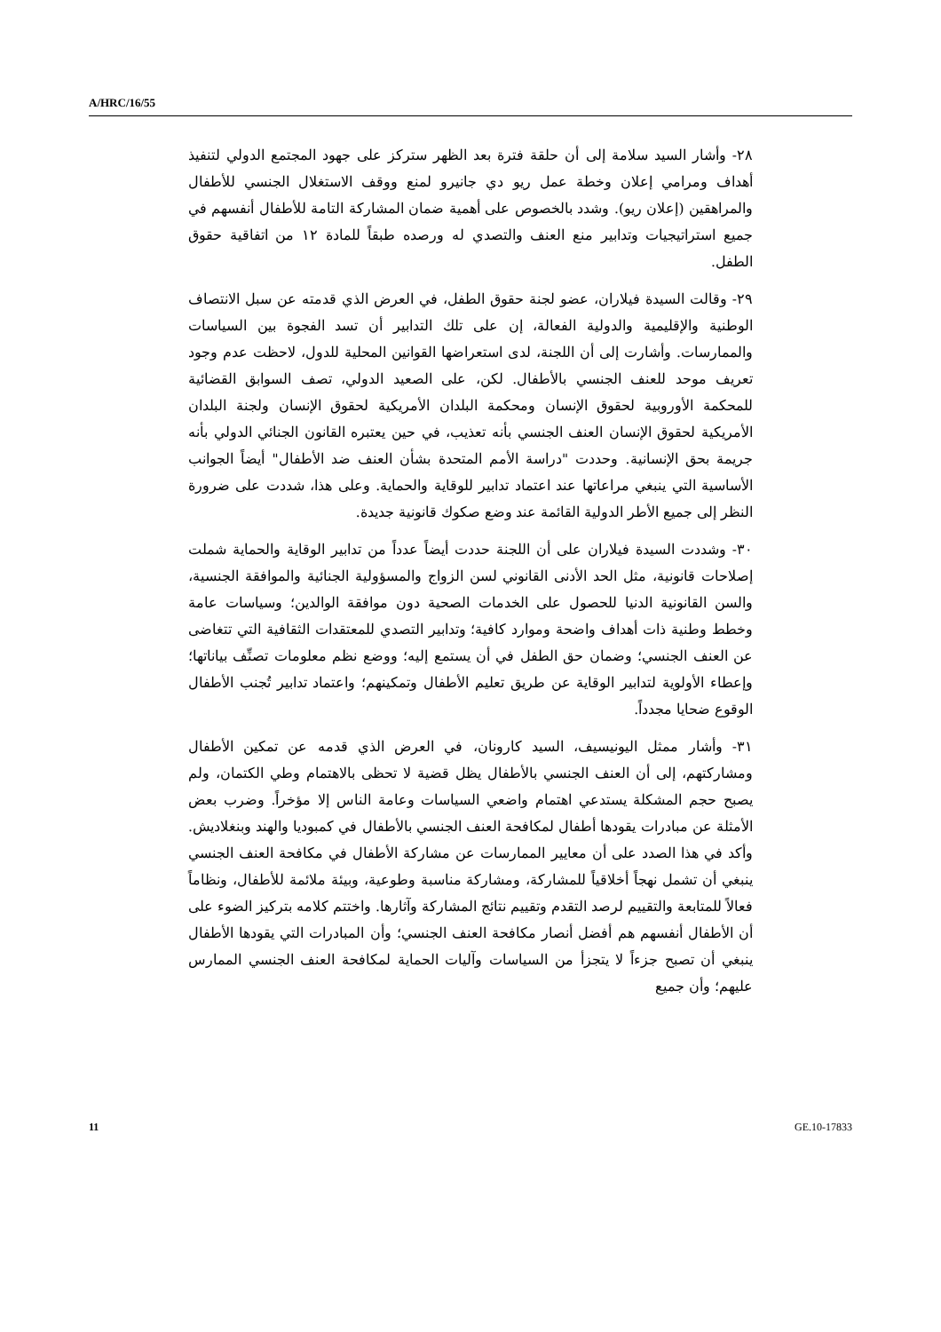A/HRC/16/55
٢٨- وأشار السيد سلامة إلى أن حلقة فترة بعد الظهر ستركز على جهود المجتمع الدولي لتنفيذ أهداف ومرامي إعلان وخطة عمل ريو دي جانيرو لمنع ووقف الاستغلال الجنسي للأطفال والمراهقين (إعلان ريو). وشدد بالخصوص على أهمية ضمان المشاركة التامة للأطفال أنفسهم في جميع استراتيجيات وتدابير منع العنف والتصدي له ورصده طبقاً للمادة ١٢ من اتفاقية حقوق الطفل.
٢٩- وقالت السيدة فيلاران، عضو لجنة حقوق الطفل، في العرض الذي قدمته عن سبل الانتصاف الوطنية والإقليمية والدولية الفعالة، إن على تلك التدابير أن تسد الفجوة بين السياسات والممارسات. وأشارت إلى أن اللجنة، لدى استعراضها القوانين المحلية للدول، لاحظت عدم وجود تعريف موحد للعنف الجنسي بالأطفال. لكن، على الصعيد الدولي، تصف السوابق القضائية للمحكمة الأوروبية لحقوق الإنسان ومحكمة البلدان الأمريكية لحقوق الإنسان ولجنة البلدان الأمريكية لحقوق الإنسان العنف الجنسي بأنه تعذيب، في حين يعتبره القانون الجنائي الدولي بأنه جريمة بحق الإنسانية. وحددت "دراسة الأمم المتحدة بشأن العنف ضد الأطفال" أيضاً الجوانب الأساسية التي ينبغي مراعاتها عند اعتماد تدابير للوقاية والحماية. وعلى هذا، شددت على ضرورة النظر إلى جميع الأطر الدولية القائمة عند وضع صكوك قانونية جديدة.
٣٠- وشددت السيدة فيلاران على أن اللجنة حددت أيضاً عدداً من تدابير الوقاية والحماية شملت إصلاحات قانونية، مثل الحد الأدنى القانوني لسن الزواج والمسؤولية الجنائية والموافقة الجنسية، والسن القانونية الدنيا للحصول على الخدمات الصحية دون موافقة الوالدين؛ وسياسات عامة وخطط وطنية ذات أهداف واضحة وموارد كافية؛ وتدابير التصدي للمعتقدات الثقافية التي تتغاضى عن العنف الجنسي؛ وضمان حق الطفل في أن يستمع إليه؛ ووضع نظم معلومات تصنِّف بياناتها؛ وإعطاء الأولوية لتدابير الوقاية عن طريق تعليم الأطفال وتمكينهم؛ واعتماد تدابير تُجنب الأطفال الوقوع ضحايا مجدداً.
٣١- وأشار ممثل اليونيسيف، السيد كارونان، في العرض الذي قدمه عن تمكين الأطفال ومشاركتهم، إلى أن العنف الجنسي بالأطفال يظل قضية لا تحظى بالاهتمام وطي الكتمان، ولم يصبح حجم المشكلة يستدعي اهتمام واضعي السياسات وعامة الناس إلا مؤخراً. وضرب بعض الأمثلة عن مبادرات يقودها أطفال لمكافحة العنف الجنسي بالأطفال في كمبوديا والهند وبنغلاديش. وأكد في هذا الصدد على أن معايير الممارسات عن مشاركة الأطفال في مكافحة العنف الجنسي ينبغي أن تشمل نهجاً أخلاقياً للمشاركة، ومشاركة مناسبة وطوعية، وبيئة ملائمة للأطفال، ونظاماً فعالاً للمتابعة والتقييم لرصد التقدم وتقييم نتائج المشاركة وآثارها. واختتم كلامه بتركيز الضوء على أن الأطفال أنفسهم هم أفضل أنصار مكافحة العنف الجنسي؛ وأن المبادرات التي يقودها الأطفال ينبغي أن تصبح جزءاً لا يتجزأ من السياسات وآليات الحماية لمكافحة العنف الجنسي الممارس عليهم؛ وأن جميع
11 GE.10-17833